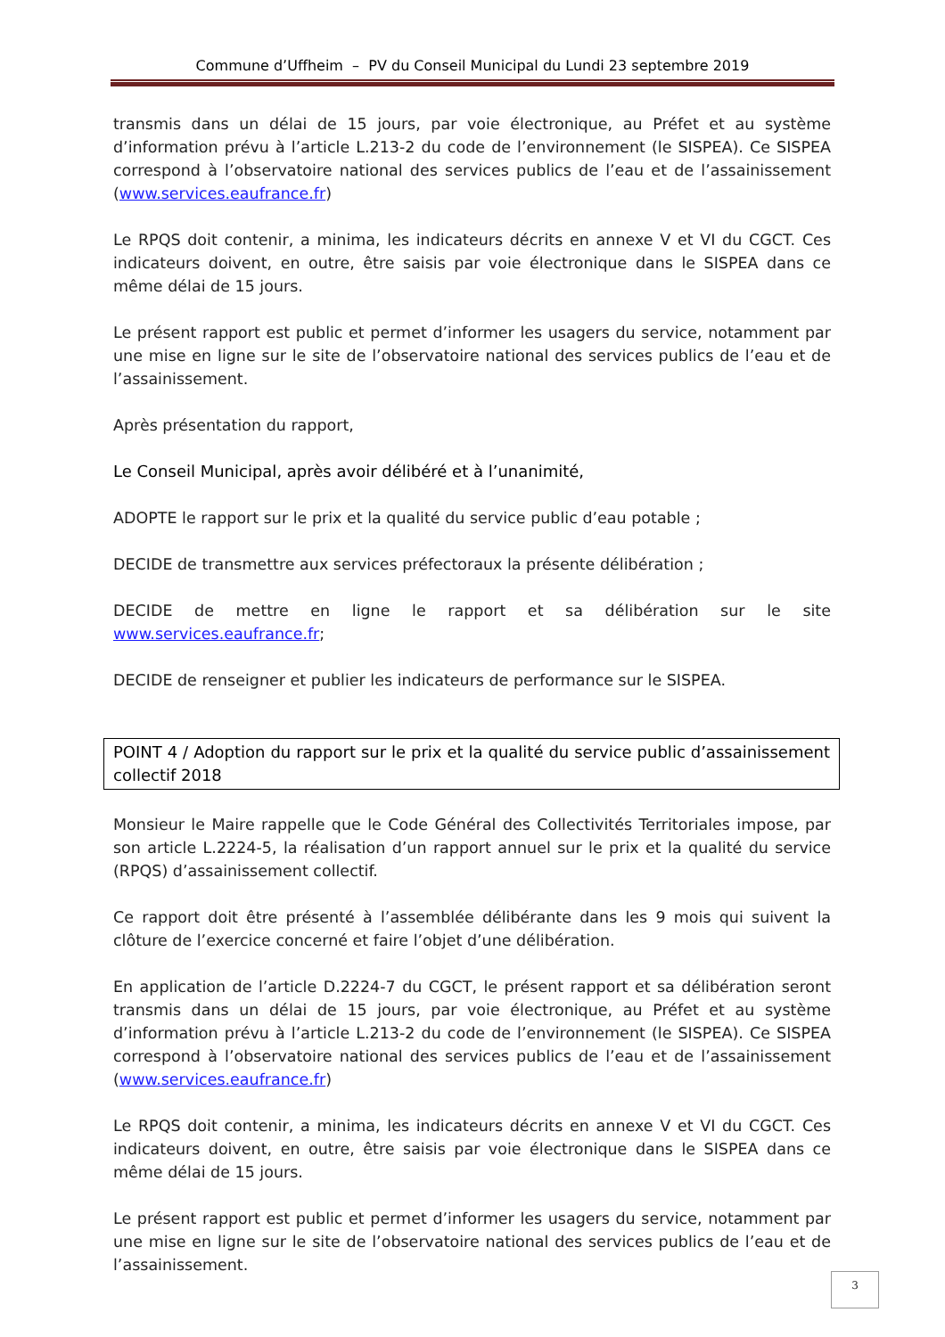Commune d’Uffheim – PV du Conseil Municipal du Lundi 23 septembre 2019
transmis dans un délai de 15 jours, par voie électronique, au Préfet et au système d’information prévu à l’article L.213-2 du code de l’environnement (le SISPEA). Ce SISPEA correspond à l’observatoire national des services publics de l’eau et de l’assainissement (www.services.eaufrance.fr)
Le RPQS doit contenir, a minima, les indicateurs décrits en annexe V et VI du CGCT. Ces indicateurs doivent, en outre, être saisis par voie électronique dans le SISPEA dans ce même délai de 15 jours.
Le présent rapport est public et permet d’informer les usagers du service, notamment par une mise en ligne sur le site de l’observatoire national des services publics de l’eau et de l’assainissement.
Après présentation du rapport,
Le Conseil Municipal, après avoir délibéré et à l’unanimité,
ADOPTE le rapport sur le prix et la qualité du service public d’eau potable ;
DECIDE de transmettre aux services préfectoraux la présente délibération ;
DECIDE de mettre en ligne le rapport et sa délibération sur le site www.services.eaufrance.fr;
DECIDE de renseigner et publier les indicateurs de performance sur le SISPEA.
POINT 4 / Adoption du rapport sur le prix et la qualité du service public d’assainissement collectif 2018
Monsieur le Maire rappelle que le Code Général des Collectivités Territoriales impose, par son article L.2224-5, la réalisation d’un rapport annuel sur le prix et la qualité du service (RPQS) d’assainissement collectif.
Ce rapport doit être présenté à l’assemblée délibérante dans les 9 mois qui suivent la clôture de l’exercice concerné et faire l’objet d’une délibération.
En application de l’article D.2224-7 du CGCT, le présent rapport et sa délibération seront transmis dans un délai de 15 jours, par voie électronique, au Préfet et au système d’information prévu à l’article L.213-2 du code de l’environnement (le SISPEA). Ce SISPEA correspond à l’observatoire national des services publics de l’eau et de l’assainissement (www.services.eaufrance.fr)
Le RPQS doit contenir, a minima, les indicateurs décrits en annexe V et VI du CGCT. Ces indicateurs doivent, en outre, être saisis par voie électronique dans le SISPEA dans ce même délai de 15 jours.
Le présent rapport est public et permet d’informer les usagers du service, notamment par une mise en ligne sur le site de l’observatoire national des services publics de l’eau et de l’assainissement.
3